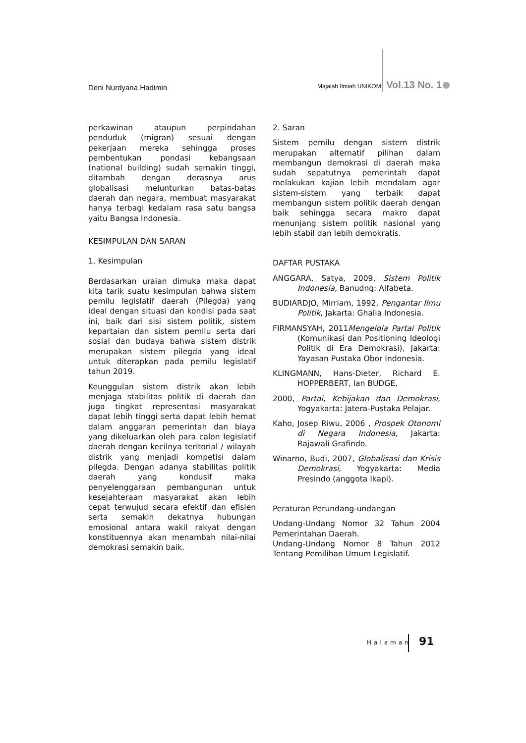Deni Nurdyana Hadimin
Majalah Ilmiah UNIKOM Vol.13 No. 1
perkawinan ataupun perpindahan penduduk (migran) sesuai dengan pekerjaan mereka sehingga proses pembentukan pondasi kebangsaan (national building) sudah semakin tinggi, ditambah dengan derasnya arus globalisasi melunturkan batas-batas daerah dan negara, membuat masyarakat hanya terbagi kedalam rasa satu bangsa yaitu Bangsa Indonesia.
KESIMPULAN DAN SARAN
1. Kesimpulan
Berdasarkan uraian dimuka maka dapat kita tarik suatu kesimpulan bahwa sistem pemilu legislatif daerah (Pilegda) yang ideal dengan situasi dan kondisi pada saat ini, baik dari sisi sistem politik, sistem kepartaian dan sistem pemilu serta dari sosial dan budaya bahwa sistem distrik merupakan sistem pilegda yang ideal untuk diterapkan pada pemilu legislatif tahun 2019.
Keunggulan sistem distrik akan lebih menjaga stabilitas politik di daerah dan juga tingkat representasi masyarakat dapat lebih tinggi serta dapat lebih hemat dalam anggaran pemerintah dan biaya yang dikeluarkan oleh para calon legislatif daerah dengan kecilnya teritorial / wilayah distrik yang menjadi kompetisi dalam pilegda. Dengan adanya stabilitas politik daerah yang kondusif maka penyelenggaraan pembangunan untuk kesejahteraan masyarakat akan lebih cepat terwujud secara efektif dan efisien serta semakin dekatnya hubungan emosional antara wakil rakyat dengan konstituennya akan menambah nilai-nilai demokrasi semakin baik.
2. Saran
Sistem pemilu dengan sistem distrik merupakan alternatif pilihan dalam membangun demokrasi di daerah maka sudah sepatutnya pemerintah dapat melakukan kajian lebih mendalam agar sistem-sistem yang terbaik dapat membangun sistem politik daerah dengan baik sehingga secara makro dapat menunjang sistem politik nasional yang lebih stabil dan lebih demokratis.
DAFTAR PUSTAKA
ANGGARA, Satya, 2009, Sistem Politik Indonesia, Banudng: Alfabeta.
BUDIARDJO, Mirriam, 1992, Pengantar Ilmu Politik, Jakarta: Ghalia Indonesia.
FIRMANSYAH, 2011Mengelola Partai Politik (Komunikasi dan Positioning Ideologi Politik di Era Demokrasi), Jakarta: Yayasan Pustaka Obor Indonesia.
KLINGMANN, Hans-Dieter, Richard E. HOPPERBERT, Ian BUDGE,
2000, Partai, Kebijakan dan Demokrasi, Yogyakarta: Jatera-Pustaka Pelajar.
Kaho, Josep Riwu, 2006 , Prospek Otonomi di Negara Indonesia, Jakarta: Rajawali Grafindo.
Winarno, Budi, 2007, Globalisasi dan Krisis Demokrasi, Yogyakarta: Media Presindo (anggota Ikapi).
Peraturan Perundang-undangan
Undang-Undang Nomor 32 Tahun 2004 Pemerintahan Daerah.
Undang-Undang Nomor 8 Tahun 2012 Tentang Pemilihan Umum Legislatif.
Halaman 91